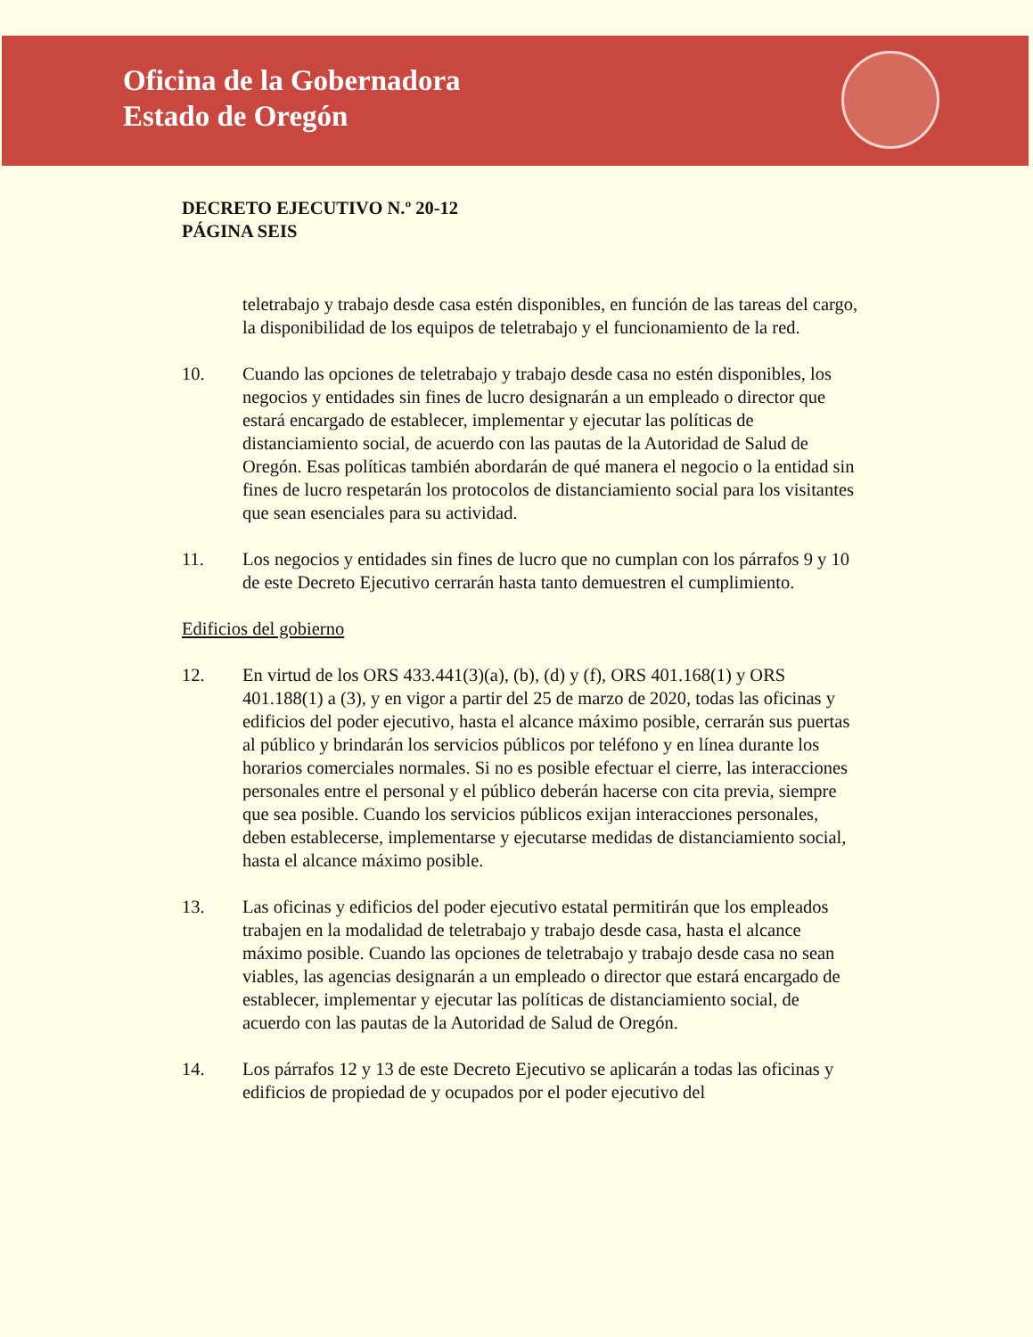Oficina de la Gobernadora
Estado de Oregón
DECRETO EJECUTIVO N.º 20-12
PÁGINA SEIS
teletrabajo y trabajo desde casa estén disponibles, en función de las tareas del cargo, la disponibilidad de los equipos de teletrabajo y el funcionamiento de la red.
10. Cuando las opciones de teletrabajo y trabajo desde casa no estén disponibles, los negocios y entidades sin fines de lucro designarán a un empleado o director que estará encargado de establecer, implementar y ejecutar las políticas de distanciamiento social, de acuerdo con las pautas de la Autoridad de Salud de Oregón. Esas políticas también abordarán de qué manera el negocio o la entidad sin fines de lucro respetarán los protocolos de distanciamiento social para los visitantes que sean esenciales para su actividad.
11. Los negocios y entidades sin fines de lucro que no cumplan con los párrafos 9 y 10 de este Decreto Ejecutivo cerrarán hasta tanto demuestren el cumplimiento.
Edificios del gobierno
12. En virtud de los ORS 433.441(3)(a), (b), (d) y (f), ORS 401.168(1) y ORS 401.188(1) a (3), y en vigor a partir del 25 de marzo de 2020, todas las oficinas y edificios del poder ejecutivo, hasta el alcance máximo posible, cerrarán sus puertas al público y brindarán los servicios públicos por teléfono y en línea durante los horarios comerciales normales. Si no es posible efectuar el cierre, las interacciones personales entre el personal y el público deberán hacerse con cita previa, siempre que sea posible. Cuando los servicios públicos exijan interacciones personales, deben establecerse, implementarse y ejecutarse medidas de distanciamiento social, hasta el alcance máximo posible.
13. Las oficinas y edificios del poder ejecutivo estatal permitirán que los empleados trabajen en la modalidad de teletrabajo y trabajo desde casa, hasta el alcance máximo posible. Cuando las opciones de teletrabajo y trabajo desde casa no sean viables, las agencias designarán a un empleado o director que estará encargado de establecer, implementar y ejecutar las políticas de distanciamiento social, de acuerdo con las pautas de la Autoridad de Salud de Oregón.
14. Los párrafos 12 y 13 de este Decreto Ejecutivo se aplicarán a todas las oficinas y edificios de propiedad de y ocupados por el poder ejecutivo del